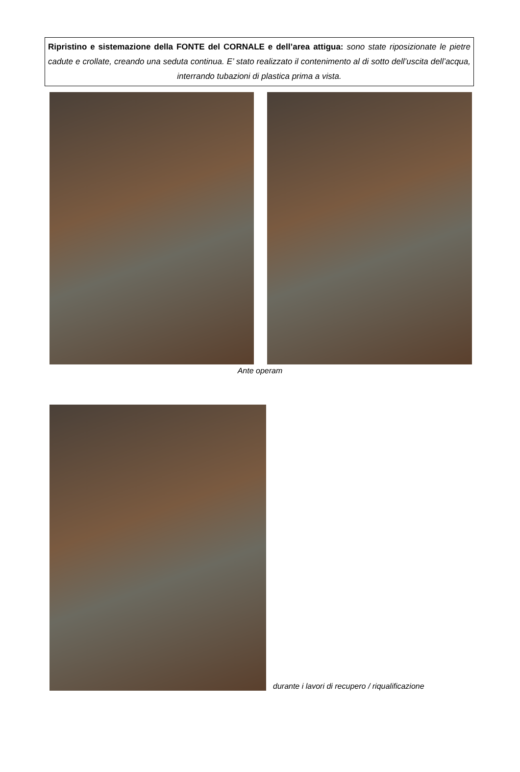Ripristino e sistemazione della FONTE del CORNALE e dell’area attigua: sono state riposizionate le pietre cadute e crollate, creando una seduta continua. E’ stato realizzato il contenimento al di sotto dell’uscita dell’acqua, interrando tubazioni di plastica prima a vista.
Ante operam
durante i lavori di recupero / riqualificazione